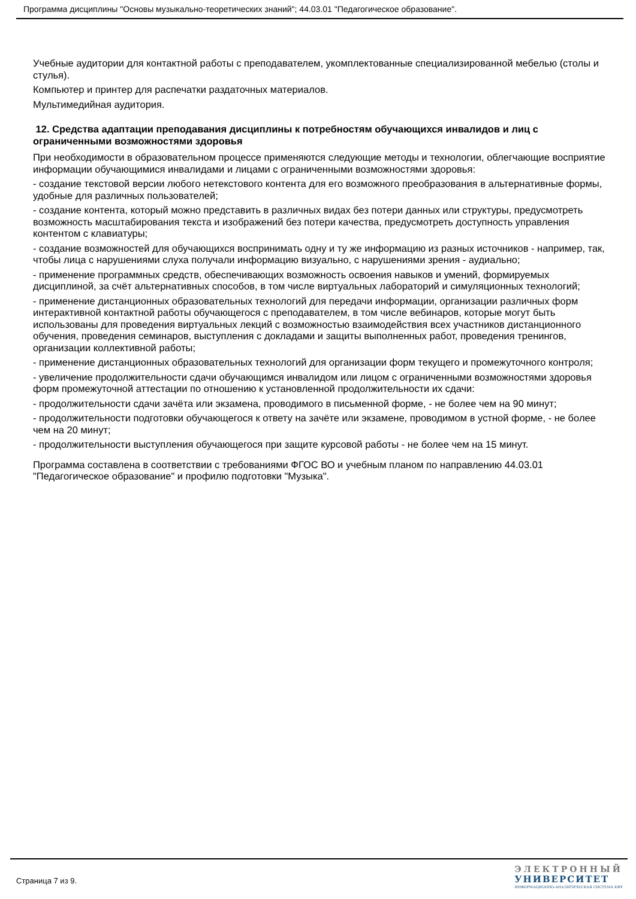Программа дисциплины "Основы музыкально-теоретических знаний"; 44.03.01 "Педагогическое образование".
Учебные аудитории для контактной работы с преподавателем, укомплектованные специализированной мебелью (столы и стулья).
Компьютер и принтер для распечатки раздаточных материалов.
Мультимедийная аудитория.
12. Средства адаптации преподавания дисциплины к потребностям обучающихся инвалидов и лиц с ограниченными возможностями здоровья
При необходимости в образовательном процессе применяются следующие методы и технологии, облегчающие восприятие информации обучающимися инвалидами и лицами с ограниченными возможностями здоровья:
- создание текстовой версии любого нетекстового контента для его возможного преобразования в альтернативные формы, удобные для различных пользователей;
- создание контента, который можно представить в различных видах без потери данных или структуры, предусмотреть возможность масштабирования текста и изображений без потери качества, предусмотреть доступность управления контентом с клавиатуры;
- создание возможностей для обучающихся воспринимать одну и ту же информацию из разных источников - например, так, чтобы лица с нарушениями слуха получали информацию визуально, с нарушениями зрения - аудиально;
- применение программных средств, обеспечивающих возможность освоения навыков и умений, формируемых дисциплиной, за счёт альтернативных способов, в том числе виртуальных лабораторий и симуляционных технологий;
- применение дистанционных образовательных технологий для передачи информации, организации различных форм интерактивной контактной работы обучающегося с преподавателем, в том числе вебинаров, которые могут быть использованы для проведения виртуальных лекций с возможностью взаимодействия всех участников дистанционного обучения, проведения семинаров, выступления с докладами и защиты выполненных работ, проведения тренингов, организации коллективной работы;
- применение дистанционных образовательных технологий для организации форм текущего и промежуточного контроля;
- увеличение продолжительности сдачи обучающимся инвалидом или лицом с ограниченными возможностями здоровья форм промежуточной аттестации по отношению к установленной продолжительности их сдачи:
- продолжительности сдачи зачёта или экзамена, проводимого в письменной форме, - не более чем на 90 минут;
- продолжительности подготовки обучающегося к ответу на зачёте или экзамене, проводимом в устной форме, - не более чем на 20 минут;
- продолжительности выступления обучающегося при защите курсовой работы - не более чем на 15 минут.
Программа составлена в соответствии с требованиями ФГОС ВО и учебным планом по направлению 44.03.01 "Педагогическое образование" и профилю подготовки "Музыка".
Страница 7 из 9.
ЭЛЕКТРОННЫЙ
УНИВЕРСИТЕТ
ИНФОРМАЦИОННО-АНАЛИТИЧЕСКАЯ СИСТЕМА КФУ